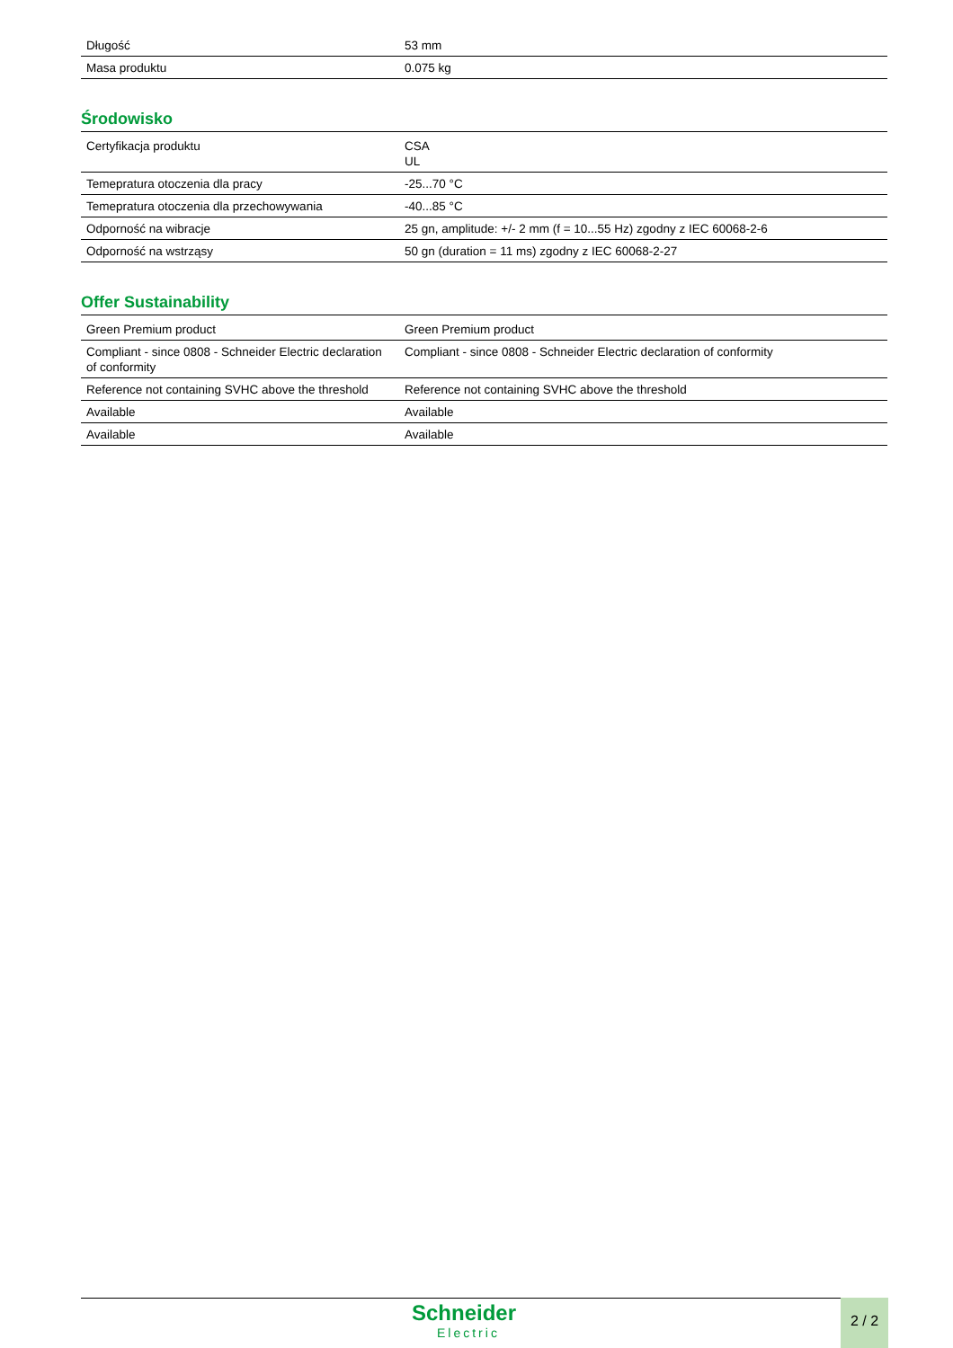| Długość | 53 mm |
| Masa produktu | 0.075 kg |
Środowisko
| Certyfikacja produktu | CSA UL |
| Temepratura otoczenia dla pracy | -25...70 °C |
| Temepratura otoczenia dla przechowywania | -40...85 °C |
| Odporność na wibracje | 25 gn, amplitude: +/- 2 mm (f = 10...55 Hz) zgodny z IEC 60068-2-6 |
| Odporność na wstrząsy | 50 gn (duration = 11 ms) zgodny z IEC 60068-2-27 |
Offer Sustainability
| Green Premium product | Green Premium product |
| Compliant - since 0808 - Schneider Electric declaration of conformity | Compliant - since 0808 - Schneider Electric declaration of conformity |
| Reference not containing SVHC above the threshold | Reference not containing SVHC above the threshold |
| Available | Available |
| Available | Available |
Schneider
Electric
2 / 2